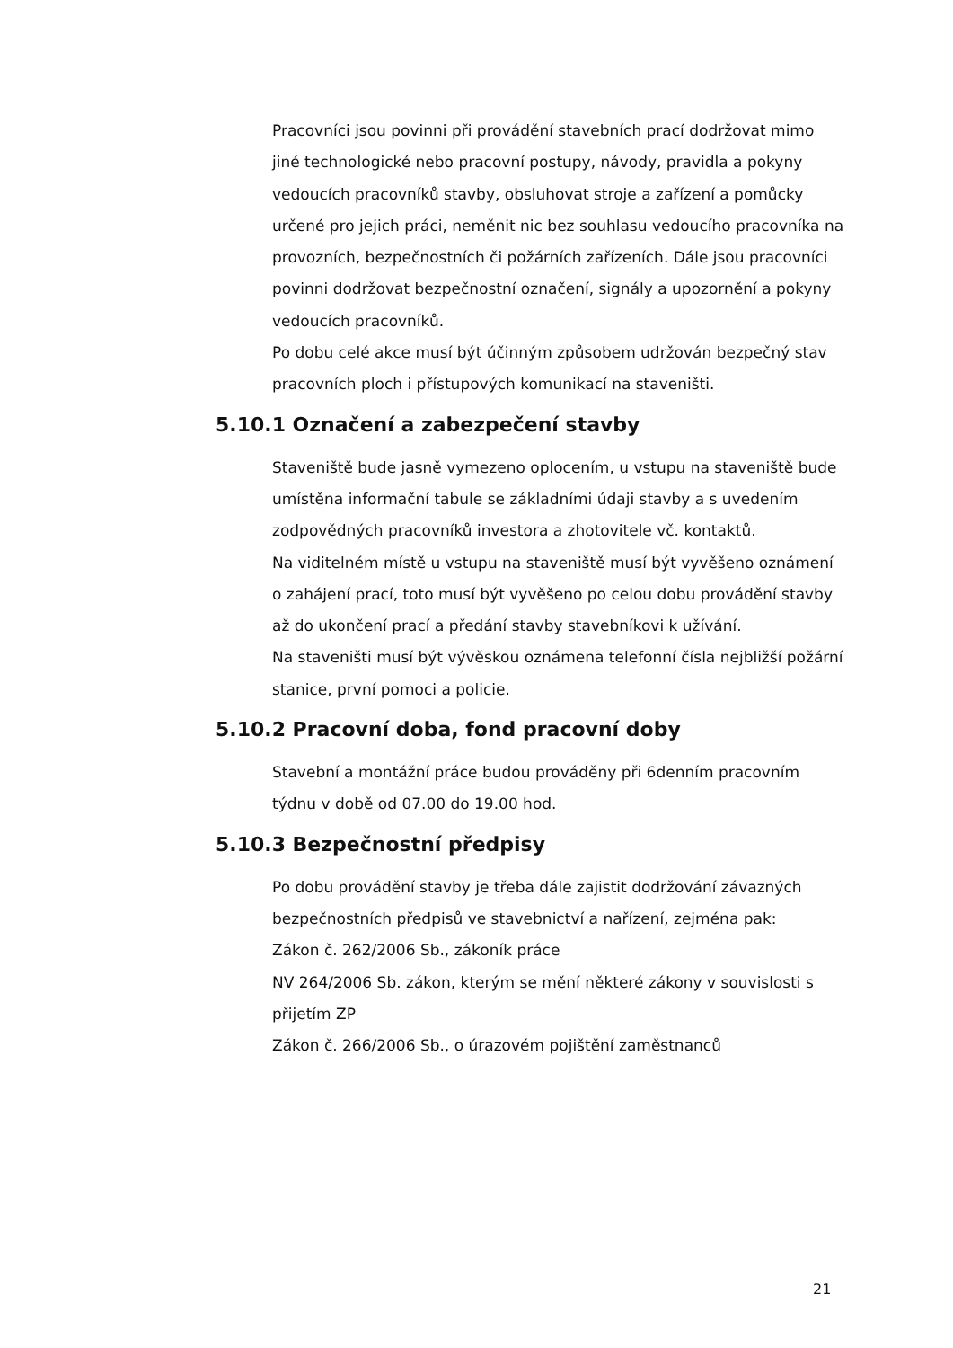Pracovníci jsou povinni při provádění stavebních prací dodržovat mimo jiné technologické nebo pracovní postupy, návody, pravidla a pokyny vedoucích pracovníků stavby, obsluhovat stroje a zařízení a pomůcky určené pro jejich práci, neměnit nic bez souhlasu vedoucího pracovníka na provozních, bezpečnostních či požárních zařízeních. Dále jsou pracovníci povinni dodržovat bezpečnostní označení, signály a upozornění a pokyny vedoucích pracovníků.
Po dobu celé akce musí být účinným způsobem udržován bezpečný stav pracovních ploch i přístupových komunikací na staveništi.
5.10.1 Označení a zabezpečení stavby
Staveniště bude jasně vymezeno oplocením, u vstupu na staveniště bude umístěna informační tabule se základními údaji stavby a s uvedením zodpovědných pracovníků investora a zhotovitele vč. kontaktů.
Na viditelném místě u vstupu na staveniště musí být vyvěšeno oznámení o zahájení prací, toto musí být vyvěšeno po celou dobu provádění stavby až do ukončení prací a předání stavby stavebníkovi k užívání.
Na staveništi musí být vývěskou oznámena telefonní čísla nejbližší požární stanice, první pomoci a policie.
5.10.2 Pracovní doba, fond pracovní doby
Stavební a montážní práce budou prováděny při 6denním pracovním týdnu v době od 07.00 do 19.00 hod.
5.10.3 Bezpečnostní předpisy
Po dobu provádění stavby je třeba dále zajistit dodržování závazných bezpečnostních předpisů ve stavebnictví a nařízení, zejména pak:
Zákon č. 262/2006 Sb., zákoník práce
NV 264/2006 Sb. zákon, kterým se mění některé zákony v souvislosti s přijetím ZP
Zákon č. 266/2006 Sb., o úrazovém pojištění zaměstnanců
21